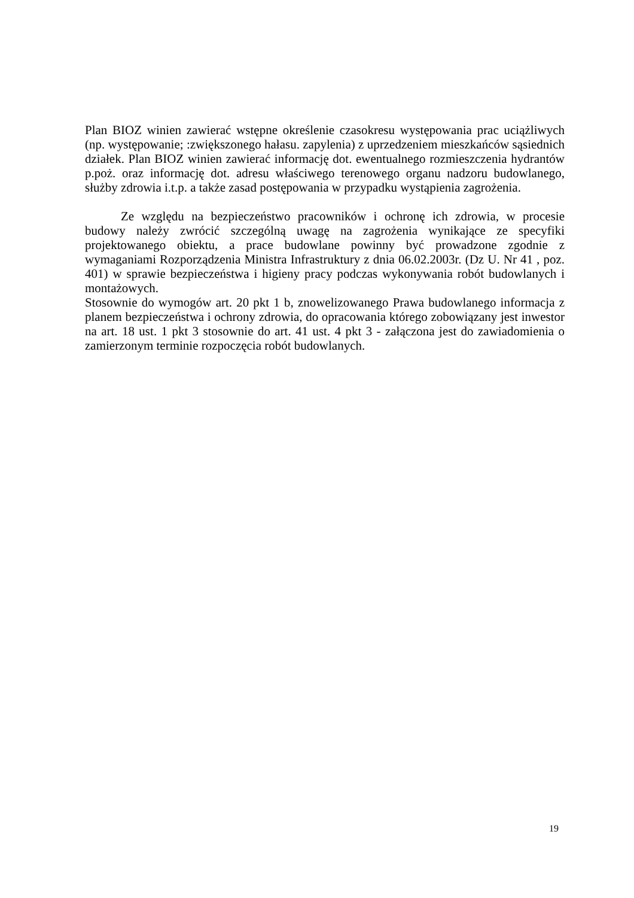Plan BIOZ winien zawierać wstępne określenie czasokresu występowania prac uciążliwych (np. występowanie; :zwiększonego hałasu. zapylenia) z uprzedzeniem mieszkańców sąsiednich działek. Plan BIOZ winien zawierać informację dot. ewentualnego rozmieszczenia hydrantów p.poż. oraz informację dot. adresu właściwego terenowego organu nadzoru budowlanego, służby zdrowia i.t.p. a także zasad postępowania w przypadku wystąpienia zagrożenia.
Ze względu na bezpieczeństwo pracowników i ochronę ich zdrowia, w procesie budowy należy zwrócić szczególną uwagę na zagrożenia wynikające ze specyfiki projektowanego obiektu, a prace budowlane powinny być prowadzone zgodnie z wymaganiami Rozporządzenia Ministra Infrastruktury z dnia 06.02.2003r. (Dz U. Nr 41 , poz. 401) w sprawie bezpieczeństwa i higieny pracy podczas wykonywania robót budowlanych i montażowych.
Stosownie do wymogów art. 20 pkt 1 b, znowelizowanego Prawa budowlanego informacja z planem bezpieczeństwa i ochrony zdrowia, do opracowania którego zobowiązany jest inwestor na art. 18 ust. 1 pkt 3 stosownie do art. 41 ust. 4 pkt 3 - załączona jest do zawiadomienia o zamierzonym terminie rozpoczęcia robót budowlanych.
19